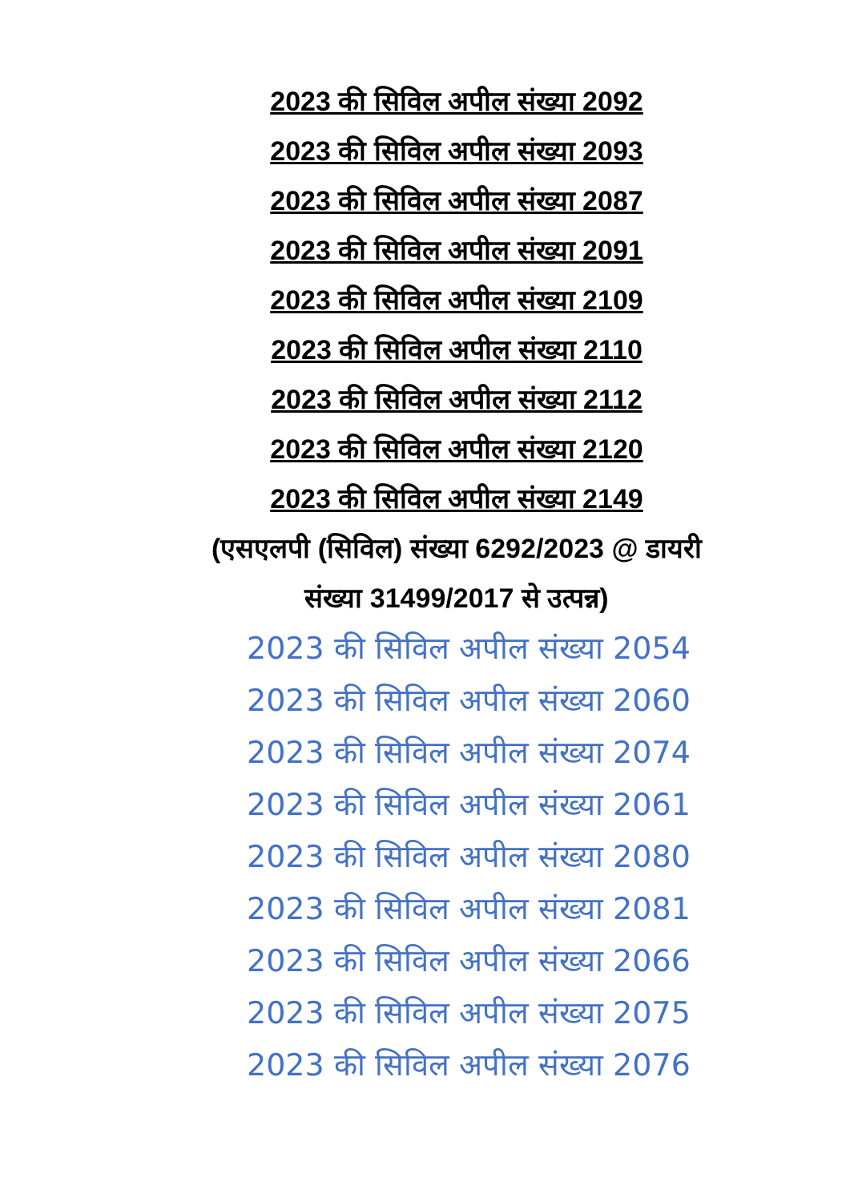2023 की सिविल अपील संख्या 2092
2023 की सिविल अपील संख्या 2093
2023 की सिविल अपील संख्या 2087
2023 की सिविल अपील संख्या 2091
2023 की सिविल अपील संख्या 2109
2023 की सिविल अपील संख्या 2110
2023 की सिविल अपील संख्या 2112
2023 की सिविल अपील संख्या 2120
2023 की सिविल अपील संख्या 2149
(एसएलपी (सिविल) संख्या 6292/2023 @ डायरी संख्या 31499/2017 से उत्पन्न)
2023 की सिविल अपील संख्या 2054
2023 की सिविल अपील संख्या 2060
2023 की सिविल अपील संख्या 2074
2023 की सिविल अपील संख्या 2061
2023 की सिविल अपील संख्या 2080
2023 की सिविल अपील संख्या 2081
2023 की सिविल अपील संख्या 2066
2023 की सिविल अपील संख्या 2075
2023 की सिविल अपील संख्या 2076